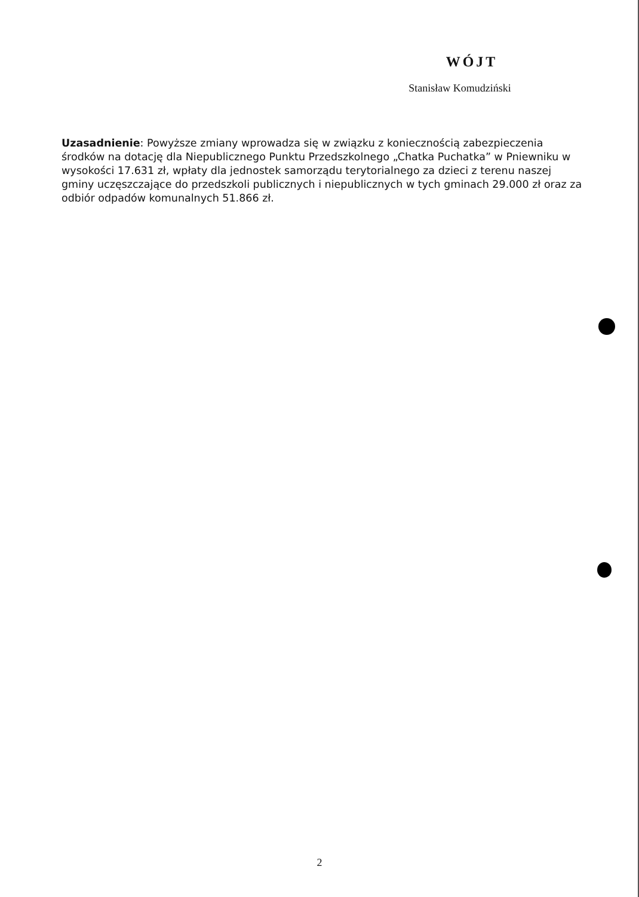WÓJT
Stanisław Komudziński
Uzasadnienie: Powyższe zmiany wprowadza się w związku z koniecznością zabezpieczenia środków na dotację dla Niepublicznego Punktu Przedszkolnego „Chatka Puchatka” w Pniewniku w wysokości 17.631 zł, wpłaty dla jednostek samorządu terytorialnego za dzieci z terenu naszej gminy uczęszczające do przedszkoli publicznych i niepublicznych w tych gminach 29.000 zł oraz za odbiór odpadów komunalnych 51.866 zł.
2